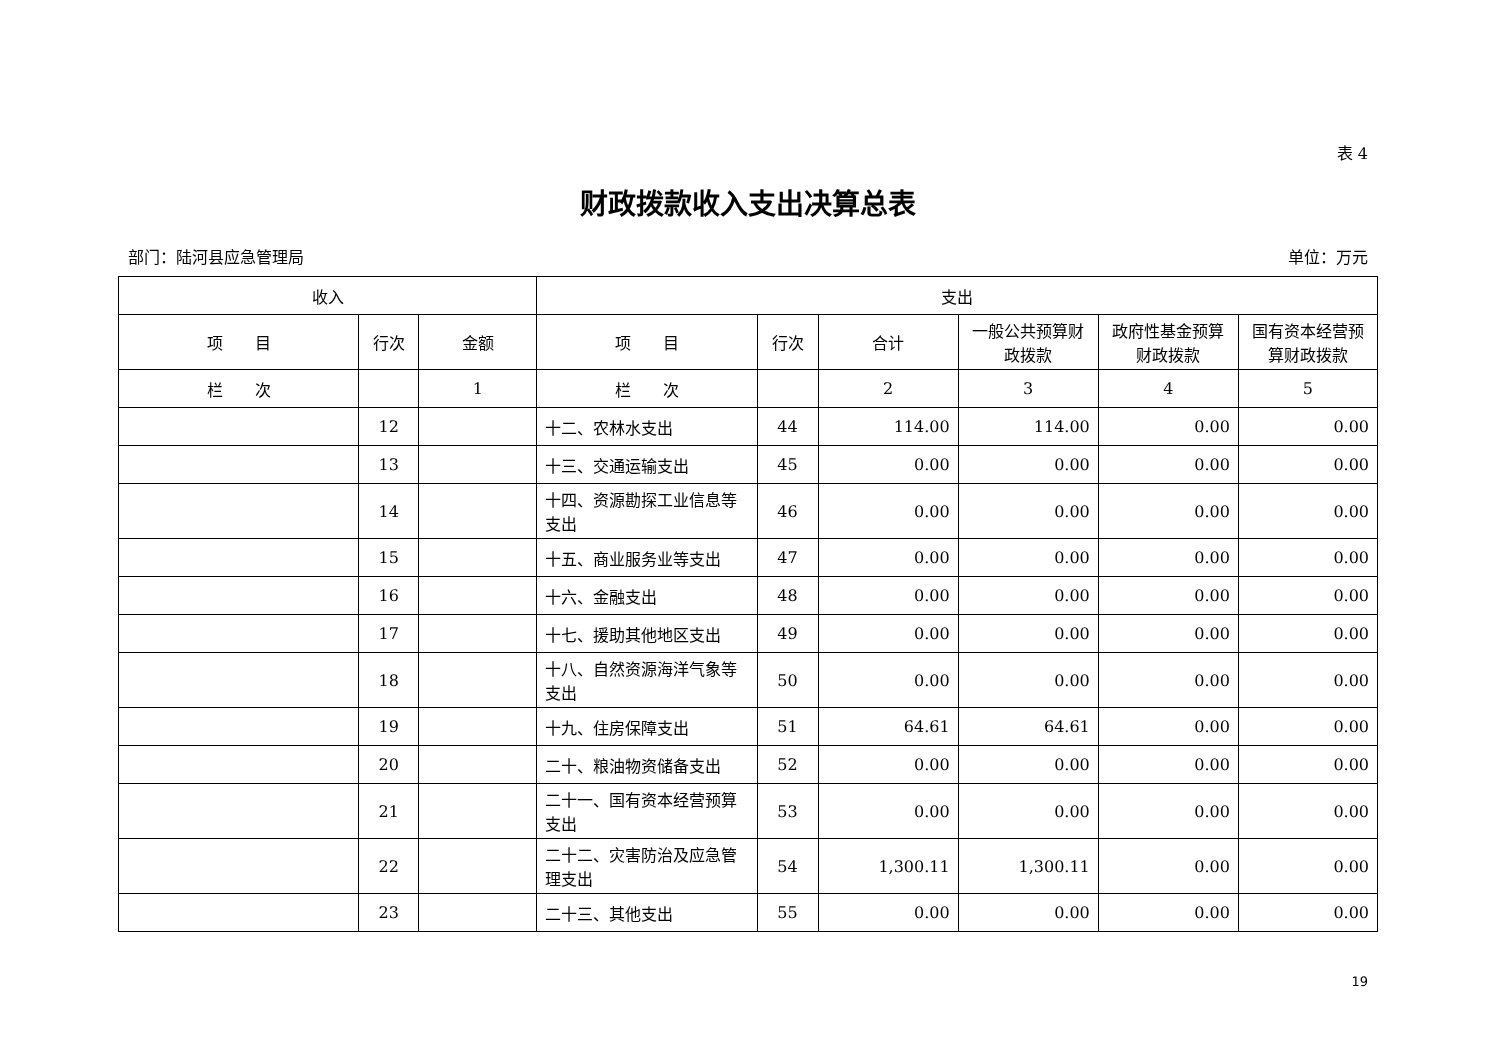表 4
财政拨款收入支出决算总表
部门：陆河县应急管理局 单位：万元
| 收入 | | | 支出 | | | | | |
| --- | --- | --- | --- | --- | --- | --- | --- | --- |
| 项 目 | 行次 | 金额 | 项 目 | 行次 | 合计 | 一般公共预算财政拨款 | 政府性基金预算财政拨款 | 国有资本经营预算财政拨款 |
| 栏 次 | | 1 | 栏 次 | | 2 | 3 | 4 | 5 |
| | 12 | | 十二、农林水支出 | 44 | 114.00 | 114.00 | 0.00 | 0.00 |
| | 13 | | 十三、交通运输支出 | 45 | 0.00 | 0.00 | 0.00 | 0.00 |
| | 14 | | 十四、资源勘探工业信息等支出 | 46 | 0.00 | 0.00 | 0.00 | 0.00 |
| | 15 | | 十五、商业服务业等支出 | 47 | 0.00 | 0.00 | 0.00 | 0.00 |
| | 16 | | 十六、金融支出 | 48 | 0.00 | 0.00 | 0.00 | 0.00 |
| | 17 | | 十七、援助其他地区支出 | 49 | 0.00 | 0.00 | 0.00 | 0.00 |
| | 18 | | 十八、自然资源海洋气象等支出 | 50 | 0.00 | 0.00 | 0.00 | 0.00 |
| | 19 | | 十九、住房保障支出 | 51 | 64.61 | 64.61 | 0.00 | 0.00 |
| | 20 | | 二十、粮油物资储备支出 | 52 | 0.00 | 0.00 | 0.00 | 0.00 |
| | 21 | | 二十一、国有资本经营预算支出 | 53 | 0.00 | 0.00 | 0.00 | 0.00 |
| | 22 | | 二十二、灾害防治及应急管理支出 | 54 | 1,300.11 | 1,300.11 | 0.00 | 0.00 |
| | 23 | | 二十三、其他支出 | 55 | 0.00 | 0.00 | 0.00 | 0.00 |
19